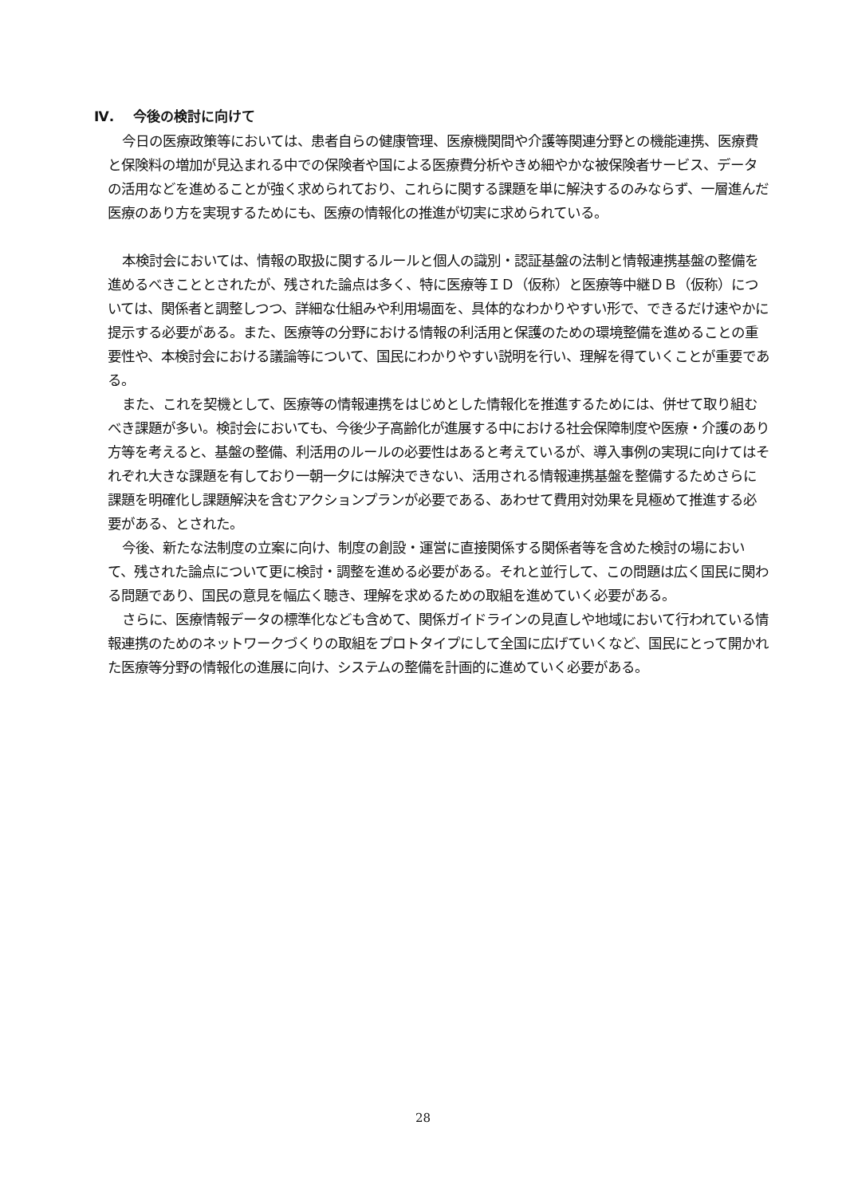Ⅳ. 今後の検討に向けて
今日の医療政策等においては、患者自らの健康管理、医療機関間や介護等関連分野との機能連携、医療費と保険料の増加が見込まれる中での保険者や国による医療費分析やきめ細やかな被保険者サービス、データの活用などを進めることが強く求められており、これらに関する課題を単に解決するのみならず、一層進んだ医療のあり方を実現するためにも、医療の情報化の推進が切実に求められている。
本検討会においては、情報の取扱に関するルールと個人の識別・認証基盤の法制と情報連携基盤の整備を進めるべきこととされたが、残された論点は多く、特に医療等ＩＤ（仮称）と医療等中継ＤＢ（仮称）については、関係者と調整しつつ、詳細な仕組みや利用場面を、具体的なわかりやすい形で、できるだけ速やかに提示する必要がある。また、医療等の分野における情報の利活用と保護のための環境整備を進めることの重要性や、本検討会における議論等について、国民にわかりやすい説明を行い、理解を得ていくことが重要である。
また、これを契機として、医療等の情報連携をはじめとした情報化を推進するためには、併せて取り組むべき課題が多い。検討会においても、今後少子高齢化が進展する中における社会保障制度や医療・介護のあり方等を考えると、基盤の整備、利活用のルールの必要性はあると考えているが、導入事例の実現に向けてはそれぞれ大きな課題を有しており一朝一夕には解決できない、活用される情報連携基盤を整備するためさらに課題を明確化し課題解決を含むアクションプランが必要である、あわせて費用対効果を見極めて推進する必要がある、とされた。
今後、新たな法制度の立案に向け、制度の創設・運営に直接関係する関係者等を含めた検討の場において、残された論点について更に検討・調整を進める必要がある。それと並行して、この問題は広く国民に関わる問題であり、国民の意見を幅広く聴き、理解を求めるための取組を進めていく必要がある。
さらに、医療情報データの標準化なども含めて、関係ガイドラインの見直しや地域において行われている情報連携のためのネットワークづくりの取組をプロトタイプにして全国に広げていくなど、国民にとって開かれた医療等分野の情報化の進展に向け、システムの整備を計画的に進めていく必要がある。
28